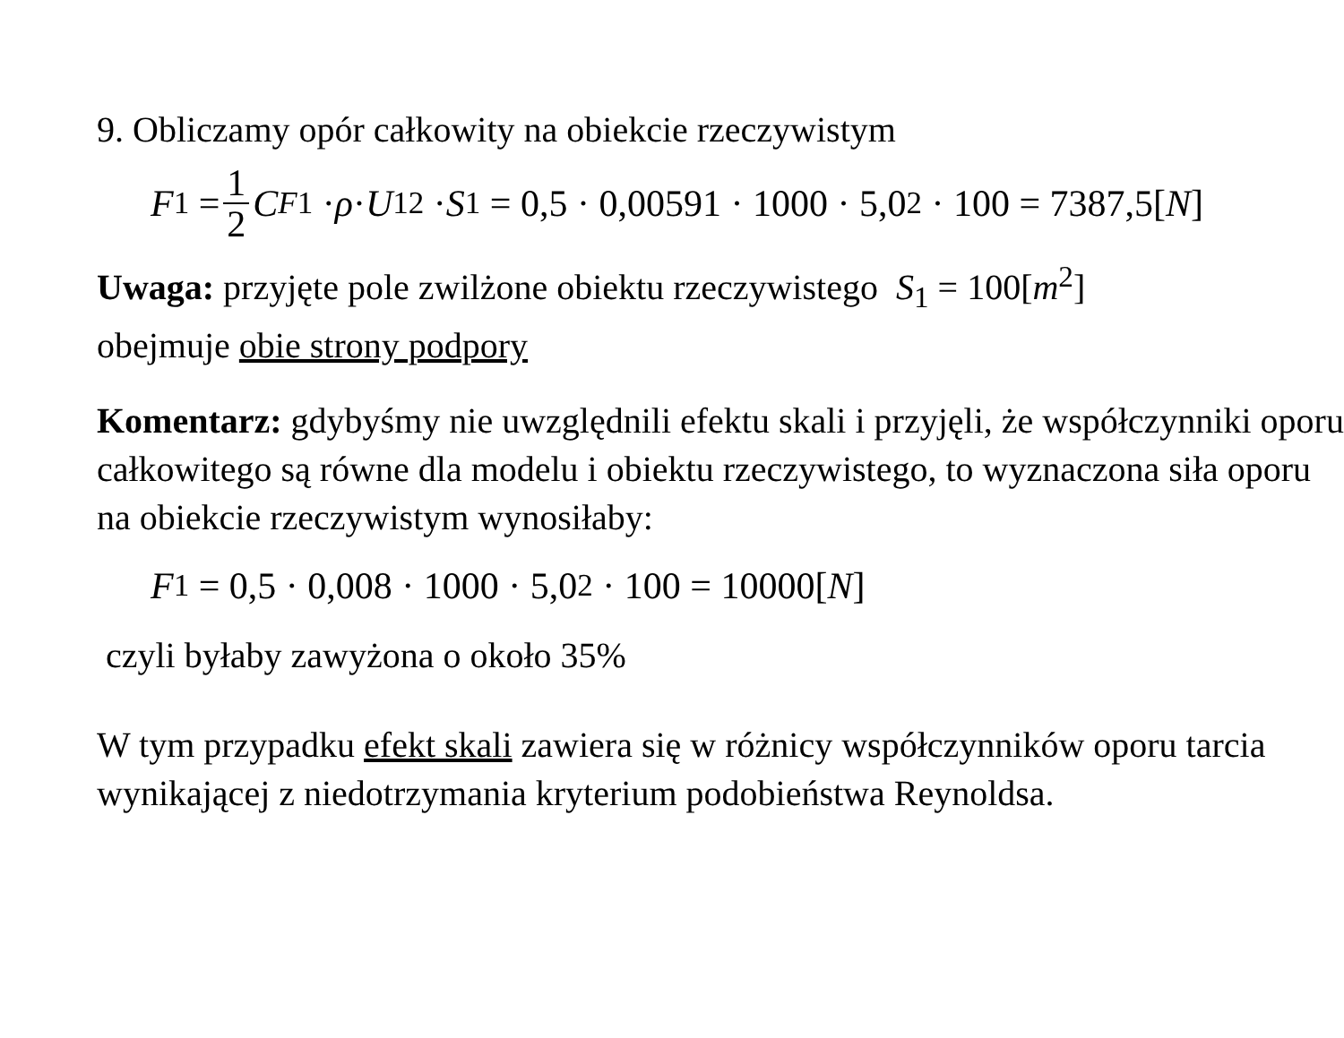9. Obliczamy opór całkowity na obiekcie rzeczywistym
F<sub>1</sub> = 1 2 C<sub>F1</sub> · ρ · U<sub>1</sub><sup>2</sup> · S<sub>1</sub> = 0,5 · 0,00591 · 1000 · 5,0<sup>2</sup> · 100 = 7387,5[N]
Uwaga: przyjęte pole zwilżone obiektu rzeczywistego S<sub>1</sub> = 100[m<sup>2</sup>]
obejmuje obie strony podpory
Komentarz: gdybyśmy nie uwzględnili efektu skali i przyjęli, że współczynniki oporu całkowitego są równe dla modelu i obiektu rzeczywistego, to wyznaczona siła oporu na obiekcie rzeczywistym wynosiłaby:
F<sub>1</sub> = 0,5 · 0,008 · 1000 · 5,0<sup>2</sup> · 100 = 10000[N]
czyli byłaby zawyżona o około 35%
W tym przypadku efekt skali zawiera się w różnicy współczynników oporu tarcia wynikającej z niedotrzymania kryterium podobieństwa Reynoldsa.